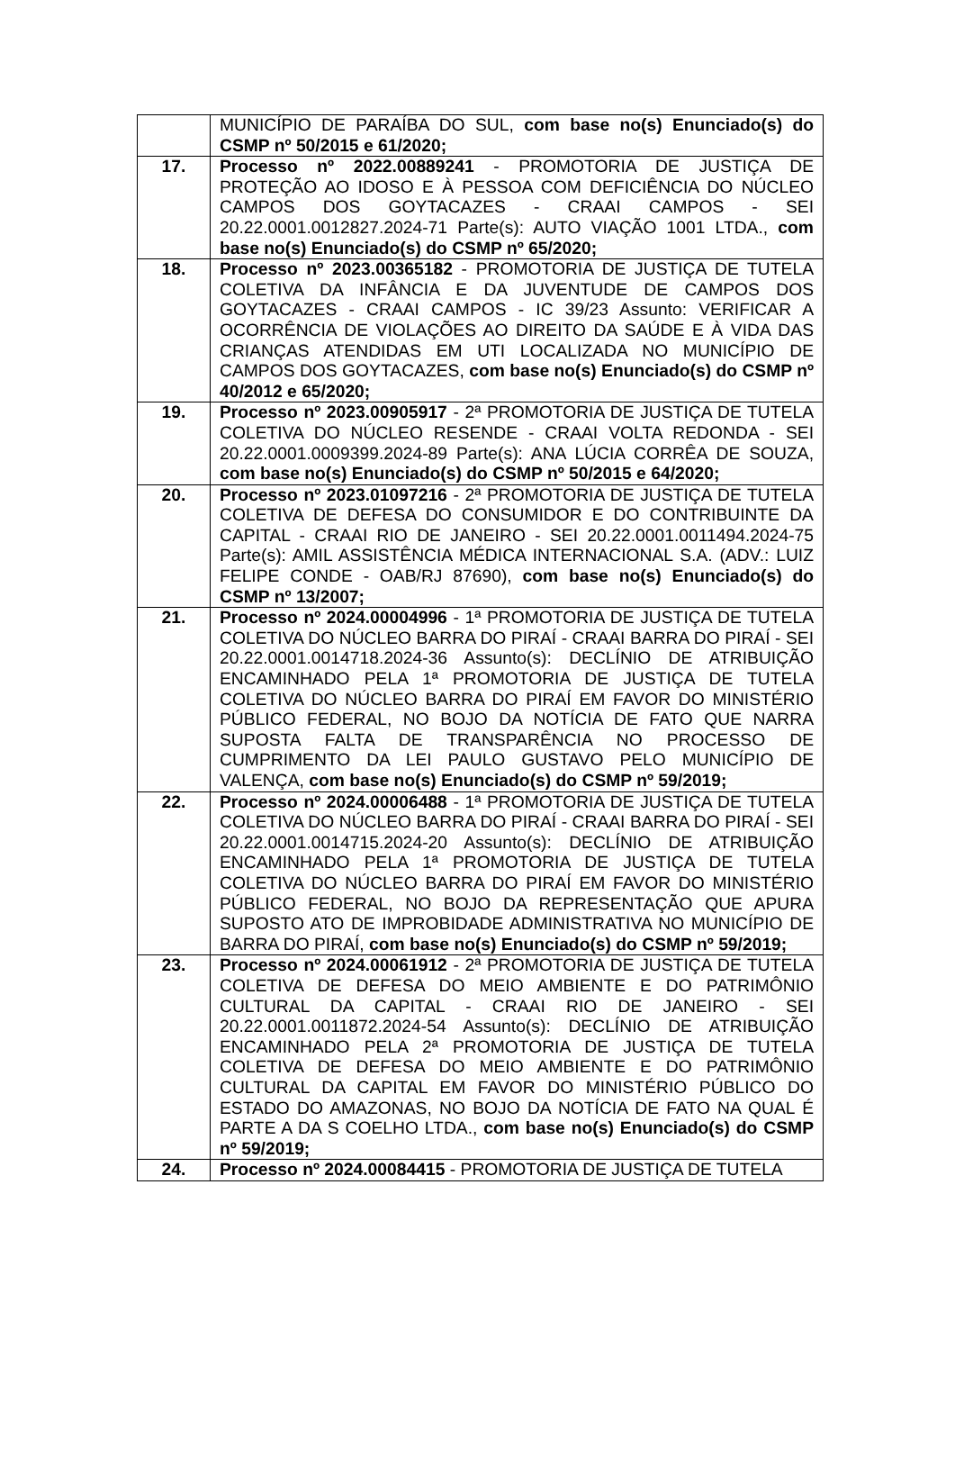| | MUNICÍPIO DE PARAÍBA DO SUL, com base no(s) Enunciado(s) do CSMP nº 50/2015 e 61/2020; |
| 17. | Processo nº 2022.00889241 - PROMOTORIA DE JUSTIÇA DE PROTEÇÃO AO IDOSO E À PESSOA COM DEFICIÊNCIA DO NÚCLEO CAMPOS DOS GOYTACAZES - CRAAI CAMPOS - SEI 20.22.0001.0012827.2024-71 Parte(s): AUTO VIAÇÃO 1001 LTDA., com base no(s) Enunciado(s) do CSMP nº 65/2020; |
| 18. | Processo nº 2023.00365182 - PROMOTORIA DE JUSTIÇA DE TUTELA COLETIVA DA INFÂNCIA E DA JUVENTUDE DE CAMPOS DOS GOYTACAZES - CRAAI CAMPOS - IC 39/23 Assunto: VERIFICAR A OCORRÊNCIA DE VIOLAÇÕES AO DIREITO DA SAÚDE E À VIDA DAS CRIANÇAS ATENDIDAS EM UTI LOCALIZADA NO MUNICÍPIO DE CAMPOS DOS GOYTACAZES, com base no(s) Enunciado(s) do CSMP nº 40/2012 e 65/2020; |
| 19. | Processo nº 2023.00905917 - 2ª PROMOTORIA DE JUSTIÇA DE TUTELA COLETIVA DO NÚCLEO RESENDE - CRAAI VOLTA REDONDA - SEI 20.22.0001.0009399.2024-89 Parte(s): ANA LÚCIA CORRÊA DE SOUZA, com base no(s) Enunciado(s) do CSMP nº 50/2015 e 64/2020; |
| 20. | Processo nº 2023.01097216 - 2ª PROMOTORIA DE JUSTIÇA DE TUTELA COLETIVA DE DEFESA DO CONSUMIDOR E DO CONTRIBUINTE DA CAPITAL - CRAAI RIO DE JANEIRO - SEI 20.22.0001.0011494.2024-75 Parte(s): AMIL ASSISTÊNCIA MÉDICA INTERNACIONAL S.A. (ADV.: LUIZ FELIPE CONDE - OAB/RJ 87690), com base no(s) Enunciado(s) do CSMP nº 13/2007; |
| 21. | Processo nº 2024.00004996 - 1ª PROMOTORIA DE JUSTIÇA DE TUTELA COLETIVA DO NÚCLEO BARRA DO PIRAÍ - CRAAI BARRA DO PIRAÍ - SEI 20.22.0001.0014718.2024-36 Assunto(s): DECLÍNIO DE ATRIBUIÇÃO ENCAMINHADO PELA 1ª PROMOTORIA DE JUSTIÇA DE TUTELA COLETIVA DO NÚCLEO BARRA DO PIRAÍ EM FAVOR DO MINISTÉRIO PÚBLICO FEDERAL, NO BOJO DA NOTÍCIA DE FATO QUE NARRA SUPOSTA FALTA DE TRANSPARÊNCIA NO PROCESSO DE CUMPRIMENTO DA LEI PAULO GUSTAVO PELO MUNICÍPIO DE VALENÇA, com base no(s) Enunciado(s) do CSMP nº 59/2019; |
| 22. | Processo nº 2024.00006488 - 1ª PROMOTORIA DE JUSTIÇA DE TUTELA COLETIVA DO NÚCLEO BARRA DO PIRAÍ - CRAAI BARRA DO PIRAÍ - SEI 20.22.0001.0014715.2024-20 Assunto(s): DECLÍNIO DE ATRIBUIÇÃO ENCAMINHADO PELA 1ª PROMOTORIA DE JUSTIÇA DE TUTELA COLETIVA DO NÚCLEO BARRA DO PIRAÍ EM FAVOR DO MINISTÉRIO PÚBLICO FEDERAL, NO BOJO DA REPRESENTAÇÃO QUE APURA SUPOSTO ATO DE IMPROBIDADE ADMINISTRATIVA NO MUNICÍPIO DE BARRA DO PIRAÍ, com base no(s) Enunciado(s) do CSMP nº 59/2019; |
| 23. | Processo nº 2024.00061912 - 2ª PROMOTORIA DE JUSTIÇA DE TUTELA COLETIVA DE DEFESA DO MEIO AMBIENTE E DO PATRIMÔNIO CULTURAL DA CAPITAL - CRAAI RIO DE JANEIRO - SEI 20.22.0001.0011872.2024-54 Assunto(s): DECLÍNIO DE ATRIBUIÇÃO ENCAMINHADO PELA 2ª PROMOTORIA DE JUSTIÇA DE TUTELA COLETIVA DE DEFESA DO MEIO AMBIENTE E DO PATRIMÔNIO CULTURAL DA CAPITAL EM FAVOR DO MINISTÉRIO PÚBLICO DO ESTADO DO AMAZONAS, NO BOJO DA NOTÍCIA DE FATO NA QUAL É PARTE A DA S COELHO LTDA., com base no(s) Enunciado(s) do CSMP nº 59/2019; |
| 24. | Processo nº 2024.00084415 - PROMOTORIA DE JUSTIÇA DE TUTELA |